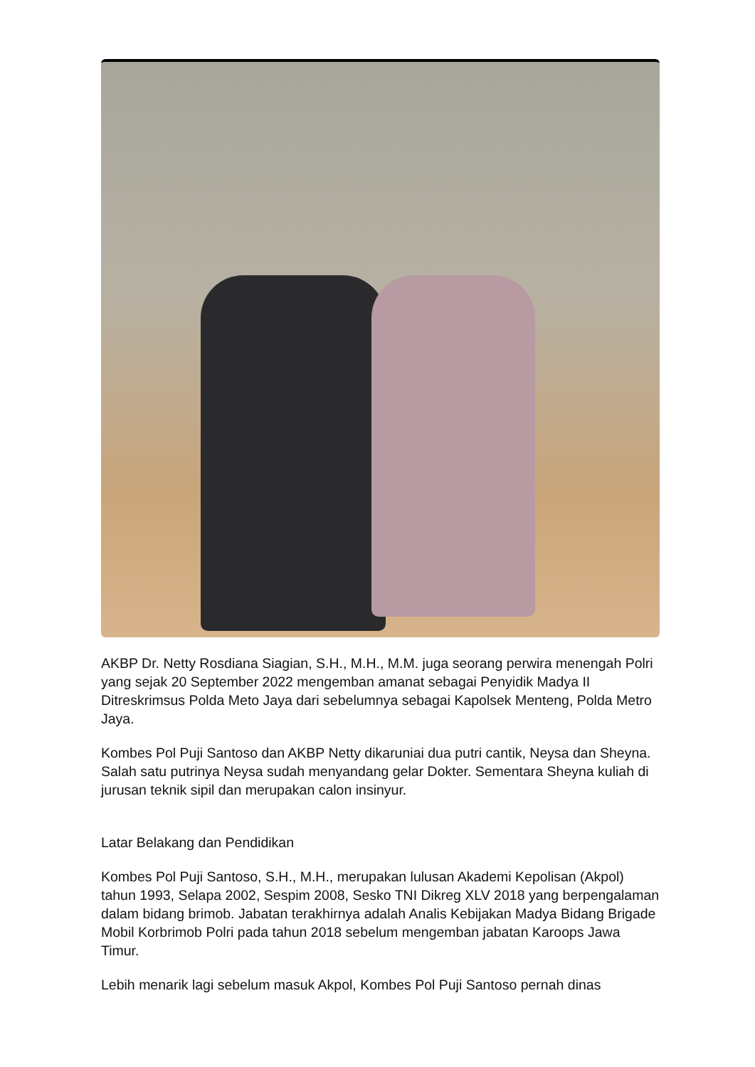AKBP Dr. Netty Rosdiana Siagian, S.H., M.H., M.M. juga seorang perwira menengah Polri yang sejak 20 September 2022 mengemban amanat sebagai Penyidik Madya II Ditreskrimsus Polda Meto Jaya dari sebelumnya sebagai Kapolsek Menteng, Polda Metro Jaya.
Kombes Pol Puji Santoso dan AKBP Netty dikaruniai dua putri cantik, Neysa dan Sheyna. Salah satu putrinya Neysa sudah menyandang gelar Dokter. Sementara Sheyna kuliah di jurusan teknik sipil dan merupakan calon insinyur.
Latar Belakang dan Pendidikan
Kombes Pol Puji Santoso, S.H., M.H., merupakan lulusan Akademi Kepolisan (Akpol) tahun 1993, Selapa 2002, Sespim 2008, Sesko TNI Dikreg XLV 2018 yang berpengalaman dalam bidang brimob. Jabatan terakhirnya adalah Analis Kebijakan Madya Bidang Brigade Mobil Korbrimob Polri pada tahun 2018 sebelum mengemban jabatan Karoops Jawa Timur.
Lebih menarik lagi sebelum masuk Akpol, Kombes Pol Puji Santoso pernah dinas